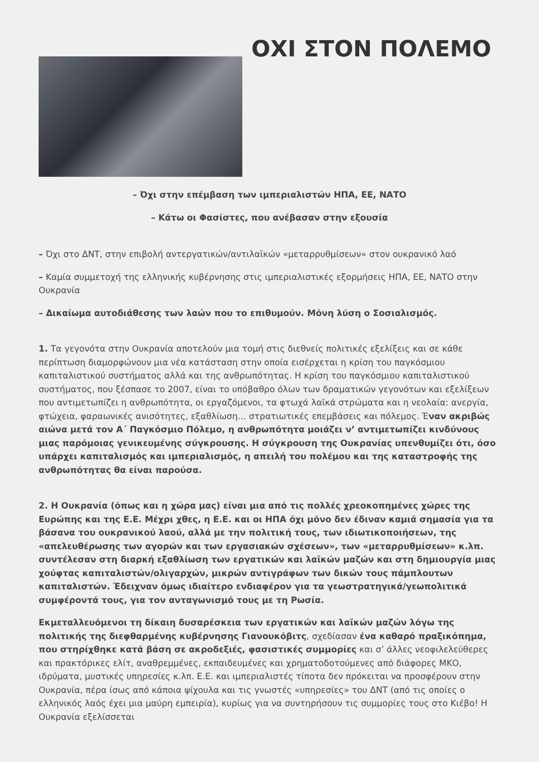ΟΧΙ ΣΤΟΝ ΠΟΛΕΜΟ
– Όχι στην επέμβαση των ιμπεριαλιστών ΗΠΑ, ΕΕ, ΝΑΤΟ
– Κάτω οι Φασίστες, που ανέβασαν στην εξουσία
– Όχι στο ΔΝΤ, στην επιβολή αντεργατικών/αντιλαϊκών «μεταρρυθμίσεων» στον ουκρανικό λαό
– Καμία συμμετοχή της ελληνικής κυβέρνησης στις ιμπεριαλιστικές εξορμήσεις ΗΠΑ, ΕΕ, ΝΑΤΟ στην Ουκρανία
– Δικαίωμα αυτοδιάθεσης των λαών που το επιθυμούν. Μόνη λύση ο Σοσιαλισμός.
1. Τα γεγονότα στην Ουκρανία αποτελούν μια τομή στις διεθνείς πολιτικές εξελίξεις και σε κάθε περίπτωση διαμορφώνουν μια νέα κατάσταση στην οποία εισέρχεται η κρίση του παγκόσμιου καπιταλιστικού συστήματος αλλά και της ανθρωπότητας. Η κρίση του παγκόσμιου καπιταλιστικού συστήματος, που ξέσπασε το 2007, είναι το υπόβαθρο όλων των δραματικών γεγονότων και εξελίξεων που αντιμετωπίζει η ανθρωπότητα, οι εργαζόμενοι, τα φτωχά λαϊκά στρώματα και η νεολαία: ανεργία, φτώχεια, φαραωνικές ανισότητες, εξαθλίωση… στρατιωτικές επεμβάσεις και πόλεμος. Έναν ακριβώς αιώνα μετά τον Α΄ Παγκόσμιο Πόλεμο, η ανθρωπότητα μοιάζει ν’ αντιμετωπίζει κινδύνους μιας παρόμοιας γενικευμένης σύγκρουσης. Η σύγκρουση της Ουκρανίας υπενθυμίζει ότι, όσο υπάρχει καπιταλισμός και ιμπεριαλισμός, η απειλή του πολέμου και της καταστροφής της ανθρωπότητας θα είναι παρούσα.
2. Η Ουκρανία (όπως και η χώρα μας) είναι μια από τις πολλές χρεοκοπημένες χώρες της Ευρώπης και της Ε.Ε. Μέχρι χθες, η Ε.Ε. και οι ΗΠΑ όχι μόνο δεν έδιναν καμιά σημασία για τα βάσανα του ουκρανικού λαού, αλλά με την πολιτική τους, των ιδιωτικοποιήσεων, της «απελευθέρωσης των αγορών και των εργασιακών σχέσεων», των «μεταρρυθμίσεων» κ.λπ. συντέλεσαν στη διαρκή εξαθλίωση των εργατικών και λαϊκών μαζών και στη δημιουργία μιας χούφτας καπιταλιστών/ολιγαρχών, μικρών αντιγράφων των δικών τους πάμπλουτων καπιταλιστών. Έδειχναν όμως ιδιαίτερο ενδιαφέρον για τα γεωστρατηγικά/γεωπολιτικά συμφέροντά τους, για τον ανταγωνισμό τους με τη Ρωσία.
Εκμεταλλευόμενοι τη δίκαιη δυσαρέσκεια των εργατικών και λαϊκών μαζών λόγω της πολιτικής της διεφθαρμένης κυβέρνησης Γιανουκόβιτς, σχεδίασαν ένα καθαρό πραξικόπημα, που στηρίχθηκε κατά βάση σε ακροδεξιές, φασιστικές συμμορίες και σ’ άλλες νεοφιλελεύθερες και πρακτόρικες ελίτ, αναθρεμμένες, εκπαιδευμένες και χρηματοδοτούμενες από διάφορες ΜΚΟ, ιδρύματα, μυστικές υπηρεσίες κ.λπ. Ε.Ε. και ιμπεριαλιστές τίποτα δεν πρόκειται να προσφέρουν στην Ουκρανία, πέρα ίσως από κάποια ψίχουλα και τις γνωστές «υπηρεσίες» του ΔΝΤ (από τις οποίες ο ελληνικός λαός έχει μια μαύρη εμπειρία), κυρίως για να συντηρήσουν τις συμμορίες τους στο Κιέβο! Η Ουκρανία εξελίσσεται